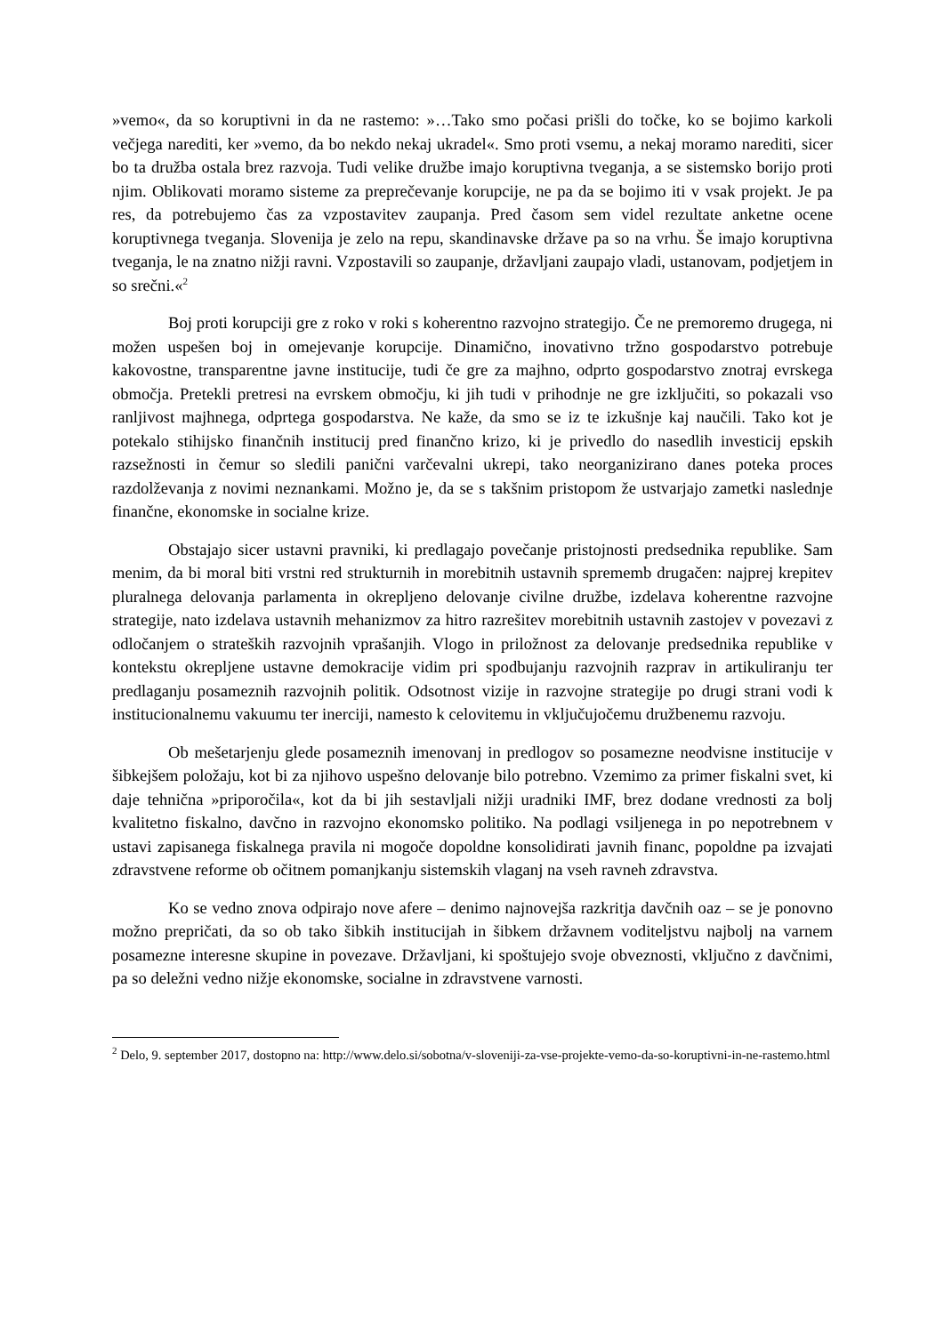»vemo«, da so koruptivni in da ne rastemo: »…Tako smo počasi prišli do točke, ko se bojimo karkoli večjega narediti, ker »vemo, da bo nekdo nekaj ukradel«. Smo proti vsemu, a nekaj moramo narediti, sicer bo ta družba ostala brez razvoja. Tudi velike družbe imajo koruptivna tveganja, a se sistemsko borijo proti njim. Oblikovati moramo sisteme za preprečevanje korupcije, ne pa da se bojimo iti v vsak projekt. Je pa res, da potrebujemo čas za vzpostavitev zaupanja. Pred časom sem videl rezultate anketne ocene koruptivnega tveganja. Slovenija je zelo na repu, skandinavske države pa so na vrhu. Še imajo koruptivna tveganja, le na znatno nižji ravni. Vzpostavili so zaupanje, državljani zaupajo vladi, ustanovam, podjetjem in so srečni.«<sup>2</sup>
Boj proti korupciji gre z roko v roki s koherentno razvojno strategijo. Če ne premoremo drugega, ni možen uspešen boj in omejevanje korupcije. Dinamično, inovativno tržno gospodarstvo potrebuje kakovostne, transparentne javne institucije, tudi če gre za majhno, odprto gospodarstvo znotraj evrskega območja. Pretekli pretresi na evrskem območju, ki jih tudi v prihodnje ne gre izključiti, so pokazali vso ranljivost majhnega, odprtega gospodarstva. Ne kaže, da smo se iz te izkušnje kaj naučili. Tako kot je potekalo stihijsko finančnih institucij pred finančno krizo, ki je privedlo do nasedlih investicij epskih razsežnosti in čemur so sledili panični varčevalni ukrepi, tako neorganizirano danes poteka proces razdolževanja z novimi neznankami. Možno je, da se s takšnim pristopom že ustvarjajo zametki naslednje finančne, ekonomske in socialne krize.
Obstajajo sicer ustavni pravniki, ki predlagajo povečanje pristojnosti predsednika republike. Sam menim, da bi moral biti vrstni red strukturnih in morebitnih ustavnih sprememb drugačen: najprej krepitev pluralnega delovanja parlamenta in okrepljeno delovanje civilne družbe, izdelava koherentne razvojne strategije, nato izdelava ustavnih mehanizmov za hitro razrešitev morebitnih ustavnih zastojev v povezavi z odločanjem o strateških razvojnih vprašanjih. Vlogo in priložnost za delovanje predsednika republike v kontekstu okrepljene ustavne demokracije vidim pri spodbujanju razvojnih razprav in artikuliranju ter predlaganju posameznih razvojnih politik. Odsotnost vizije in razvojne strategije po drugi strani vodi k institucionalnemu vakuumu ter inerciji, namesto k celovitemu in vključujočemu družbenemu razvoju.
Ob mešetarjenju glede posameznih imenovanj in predlogov so posamezne neodvisne institucije v šibkejšem položaju, kot bi za njihovo uspešno delovanje bilo potrebno. Vzemimo za primer fiskalni svet, ki daje tehnična »priporočila«, kot da bi jih sestavljali nižji uradniki IMF, brez dodane vrednosti za bolj kvalitetno fiskalno, davčno in razvojno ekonomsko politiko. Na podlagi vsiljenega in po nepotrebnem v ustavi zapisanega fiskalnega pravila ni mogoče dopoldne konsolidirati javnih financ, popoldne pa izvajati zdravstvene reforme ob očitnem pomanjkanju sistemskih vlaganj na vseh ravneh zdravstva.
Ko se vedno znova odpirajo nove afere – denimo najnovejša razkritja davčnih oaz – se je ponovno možno prepričati, da so ob tako šibkih institucijah in šibkem državnem voditeljstvu najbolj na varnem posamezne interesne skupine in povezave. Državljani, ki spoštujejo svoje obveznosti, vključno z davčnimi, pa so deležni vedno nižje ekonomske, socialne in zdravstvene varnosti.
<sup>2</sup> Delo, 9. september 2017, dostopno na: http://www.delo.si/sobotna/v-sloveniji-za-vse-projekte-vemo-da-so-koruptivni-in-ne-rastemo.html